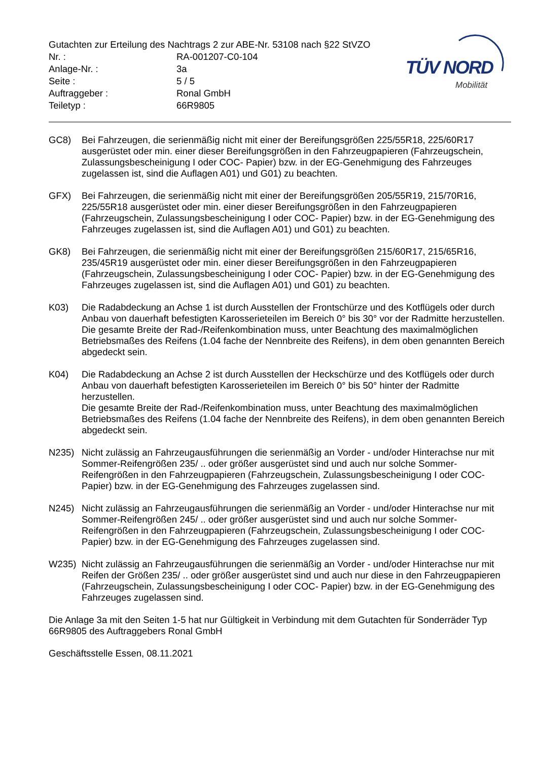Gutachten zur Erteilung des Nachtrags 2 zur ABE-Nr. 53108 nach §22 StVZO
Nr. : RA-001207-C0-104
Anlage-Nr. : 3a
Seite : 5 / 5
Auftraggeber : Ronal GmbH
Teiletyp : 66R9805
TÜV NORD
Mobilität
GC8) Bei Fahrzeugen, die serienmäßig nicht mit einer der Bereifungsgrößen 225/55R18, 225/60R17 ausgerüstet oder min. einer dieser Bereifungsgrößen in den Fahrzeugpapieren (Fahrzeugschein, Zulassungsbescheinigung I oder COC- Papier) bzw. in der EG-Genehmigung des Fahrzeuges zugelassen ist, sind die Auflagen A01) und G01) zu beachten.
GFX) Bei Fahrzeugen, die serienmäßig nicht mit einer der Bereifungsgrößen 205/55R19, 215/70R16, 225/55R18 ausgerüstet oder min. einer dieser Bereifungsgrößen in den Fahrzeugpapieren (Fahrzeugschein, Zulassungsbescheinigung I oder COC- Papier) bzw. in der EG-Genehmigung des Fahrzeuges zugelassen ist, sind die Auflagen A01) und G01) zu beachten.
GK8) Bei Fahrzeugen, die serienmäßig nicht mit einer der Bereifungsgrößen 215/60R17, 215/65R16, 235/45R19 ausgerüstet oder min. einer dieser Bereifungsgrößen in den Fahrzeugpapieren (Fahrzeugschein, Zulassungsbescheinigung I oder COC- Papier) bzw. in der EG-Genehmigung des Fahrzeuges zugelassen ist, sind die Auflagen A01) und G01) zu beachten.
K03) Die Radabdeckung an Achse 1 ist durch Ausstellen der Frontschürze und des Kotflügels oder durch Anbau von dauerhaft befestigten Karosserieteilen im Bereich 0° bis 30° vor der Radmitte herzustellen.
Die gesamte Breite der Rad-/Reifenkombination muss, unter Beachtung des maximalmöglichen Betriebsmaßes des Reifens (1.04 fache der Nennbreite des Reifens), in dem oben genannten Bereich abgedeckt sein.
K04) Die Radabdeckung an Achse 2 ist durch Ausstellen der Heckschürze und des Kotflügels oder durch Anbau von dauerhaft befestigten Karosserieteilen im Bereich 0° bis 50° hinter der Radmitte herzustellen.
Die gesamte Breite der Rad-/Reifenkombination muss, unter Beachtung des maximalmöglichen Betriebsmaßes des Reifens (1.04 fache der Nennbreite des Reifens), in dem oben genannten Bereich abgedeckt sein.
N235) Nicht zulässig an Fahrzeugausführungen die serienmäßig an Vorder - und/oder Hinterachse nur mit Sommer-Reifengrößen 235/ .. oder größer ausgerüstet sind und auch nur solche Sommer-Reifengrößen in den Fahrzeugpapieren (Fahrzeugschein, Zulassungsbescheinigung I oder COC- Papier) bzw. in der EG-Genehmigung des Fahrzeuges zugelassen sind.
N245) Nicht zulässig an Fahrzeugausführungen die serienmäßig an Vorder - und/oder Hinterachse nur mit Sommer-Reifengrößen 245/ .. oder größer ausgerüstet sind und auch nur solche Sommer-Reifengrößen in den Fahrzeugpapieren (Fahrzeugschein, Zulassungsbescheinigung I oder COC- Papier) bzw. in der EG-Genehmigung des Fahrzeuges zugelassen sind.
W235) Nicht zulässig an Fahrzeugausführungen die serienmäßig an Vorder - und/oder Hinterachse nur mit Reifen der Größen 235/ .. oder größer ausgerüstet sind und auch nur diese in den Fahrzeugpapieren (Fahrzeugschein, Zulassungsbescheinigung I oder COC- Papier) bzw. in der EG-Genehmigung des Fahrzeuges zugelassen sind.
Die Anlage 3a mit den Seiten 1-5 hat nur Gültigkeit in Verbindung mit dem Gutachten für Sonderräder Typ 66R9805 des Auftraggebers Ronal GmbH
Geschäftsstelle Essen, 08.11.2021